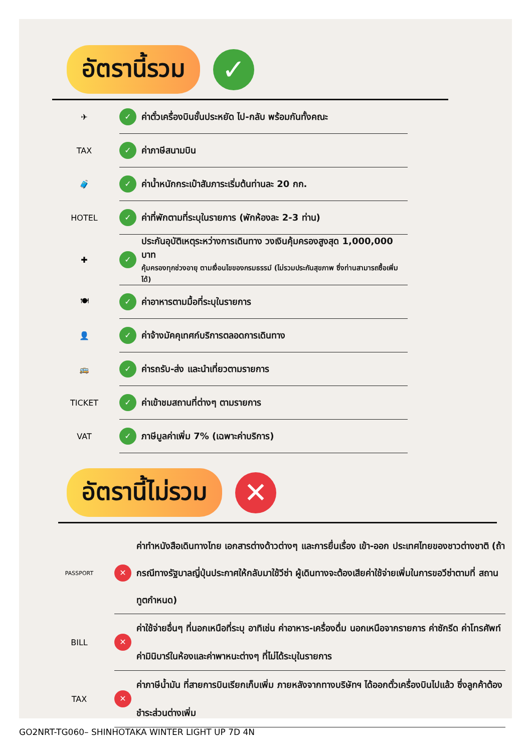อัตรานี้รวม
✓
✈
✓ ค่าตั๋วเครื่องบินชั้นประหยัด ไป-กลับ พร้อมกันทั้งคณะ
TAX
✓ ค่าภาษีสนามบิน
🧳
✓ ค่าน้ำหนักกระเป๋าสัมภาระเริ่มต้นท่านละ 20 กก.
HOTEL
✓ ค่าที่พักตามที่ระบุในรายการ (พักห้องละ 2-3 ท่าน)
✚
✓ ประกันอุบัติเหตุระหว่างการเดินทาง วงเงินคุ้มครองสูงสุด 1,000,000 บาท
คุ้มครองทุกช่วงอายุ ตามเงื่อนไขของกรมธรรม์ (ไม่รวมประกันสุขภาพ ซึ่งท่านสามารถซื้อเพิ่มได้)
🍽
✓ ค่าอาหารตามมื้อที่ระบุในรายการ
👤
✓ ค่าจ้างมัคคุเทศก์บริการตลอดการเดินทาง
🚌
✓ ค่ารถรับ-ส่ง และนำเที่ยวตามรายการ
TICKET
✓ ค่าเข้าชมสถานที่ต่างๆ ตามรายการ
VAT
✓ ภาษีมูลค่าเพิ่ม 7% (เฉพาะค่าบริการ)
อัตรานี้ไม่รวม
✕
PASSPORT
✕ ค่าทำหนังสือเดินทางไทย เอกสารต่างด้าวต่างๆ และการยื่นเรื่อง เข้า-ออก ประเทศไทยของชาวต่างชาติ (ถ้ากรณีทางรัฐบาลญี่ปุ่นประกาศให้กลับมาใช้วีซ่า ผู้เดินทางจะต้องเสียค่าใช้จ่ายเพิ่มในการขอวีซ่าตามที่ สถานทูตกำหนด)
BILL
✕ ค่าใช้จ่ายอื่นๆ ที่นอกเหนือที่ระบุ อาทิเช่น ค่าอาหาร-เครื่องดื่ม นอกเหนือจากรายการ ค่าซักรีด ค่าโทรศัพท์ ค่ามินิบาร์ในห้องและค่าพาหนะต่างๆ ที่ไม่ได้ระบุในรายการ
TAX
✕ ค่าภาษีน้ำมัน ที่สายการบินเรียกเก็บเพิ่ม ภายหลังจากทางบริษัทฯ ได้ออกตั๋วเครื่องบินไปแล้ว ซึ่งลูกค้าต้องชำระส่วนต่างเพิ่ม
GO2NRT-TG060– SHINHOTAKA WINTER LIGHT UP 7D 4N